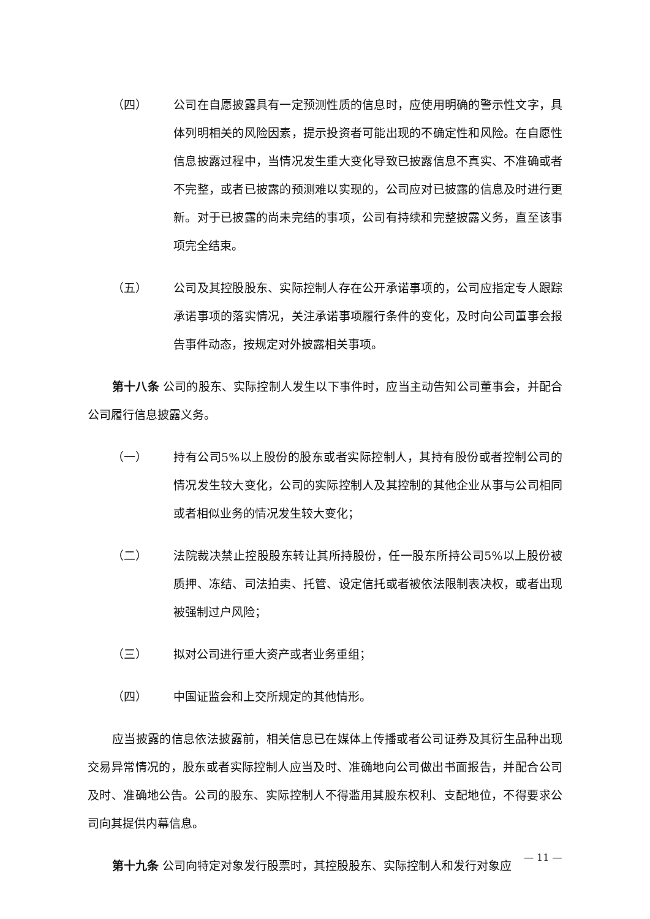（四） 公司在自愿披露具有一定预测性质的信息时，应使用明确的警示性文字，具体列明相关的风险因素，提示投资者可能出现的不确定性和风险。在自愿性信息披露过程中，当情况发生重大变化导致已披露信息不真实、不准确或者不完整，或者已披露的预测难以实现的，公司应对已披露的信息及时进行更新。对于已披露的尚未完结的事项，公司有持续和完整披露义务，直至该事项完全结束。
（五） 公司及其控股股东、实际控制人存在公开承诺事项的，公司应指定专人跟踪承诺事项的落实情况，关注承诺事项履行条件的变化，及时向公司董事会报告事件动态，按规定对外披露相关事项。
第十八条 公司的股东、实际控制人发生以下事件时，应当主动告知公司董事会，并配合公司履行信息披露义务。
（一） 持有公司5%以上股份的股东或者实际控制人，其持有股份或者控制公司的情况发生较大变化，公司的实际控制人及其控制的其他企业从事与公司相同或者相似业务的情况发生较大变化；
（二） 法院裁决禁止控股股东转让其所持股份，任一股东所持公司5%以上股份被质押、冻结、司法拍卖、托管、设定信托或者被依法限制表决权，或者出现被强制过户风险；
（三） 拟对公司进行重大资产或者业务重组；
（四） 中国证监会和上交所规定的其他情形。
应当披露的信息依法披露前，相关信息已在媒体上传播或者公司证券及其衍生品种出现交易异常情况的，股东或者实际控制人应当及时、准确地向公司做出书面报告，并配合公司及时、准确地公告。公司的股东、实际控制人不得滥用其股东权利、支配地位，不得要求公司向其提供内幕信息。
第十九条 公司向特定对象发行股票时，其控股股东、实际控制人和发行对象应
— 11 —